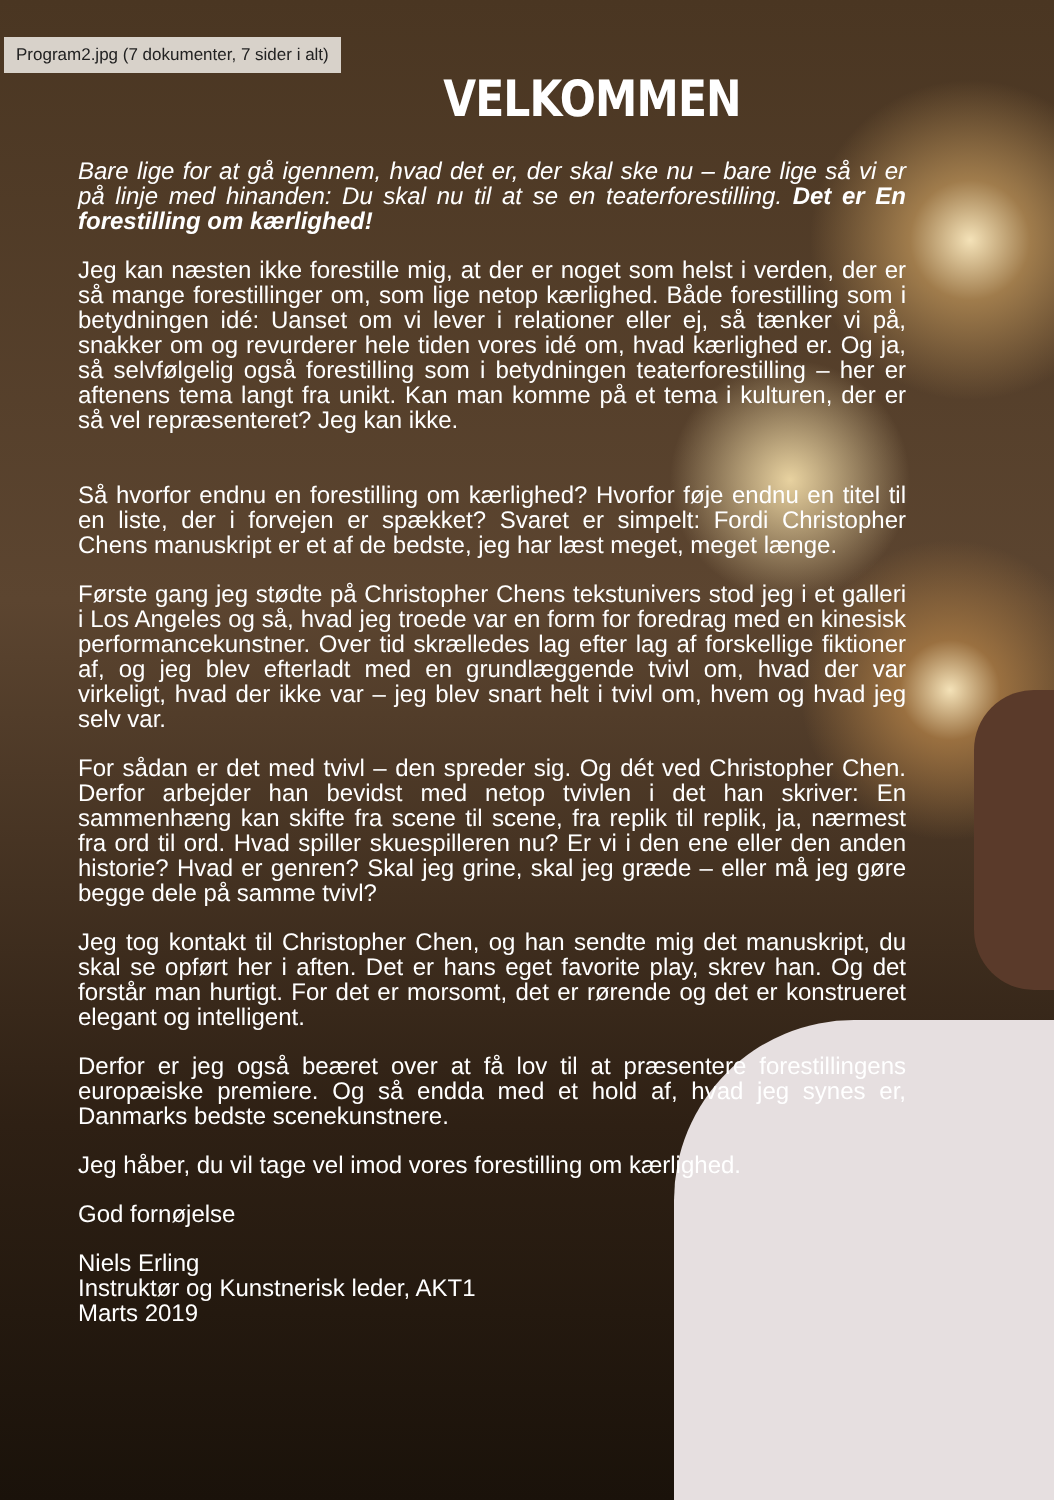Program2.jpg (7 dokumenter, 7 sider i alt)
VELKOMMEN
Bare lige for at gå igennem, hvad det er, der skal ske nu – bare lige så vi er på linje med hinanden: Du skal nu til at se en teaterforestilling. Det er En forestilling om kærlighed!
Jeg kan næsten ikke forestille mig, at der er noget som helst i verden, der er så mange forestillinger om, som lige netop kærlighed. Både forestilling som i betydningen idé: Uanset om vi lever i relationer eller ej, så tænker vi på, snakker om og revurderer hele tiden vores idé om, hvad kærlighed er. Og ja, så selvfølgelig også forestilling som i betydningen teaterforestilling – her er aftenens tema langt fra unikt. Kan man komme på et tema i kulturen, der er så vel repræsenteret? Jeg kan ikke.
Så hvorfor endnu en forestilling om kærlighed? Hvorfor føje endnu en titel til en liste, der i forvejen er spækket? Svaret er simpelt: Fordi Christopher Chens manuskript er et af de bedste, jeg har læst meget, meget længe.
Første gang jeg stødte på Christopher Chens tekstunivers stod jeg i et galleri i Los Angeles og så, hvad jeg troede var en form for foredrag med en kinesisk performancekunstner. Over tid skrælledes lag efter lag af forskellige fiktioner af, og jeg blev efterladt med en grundlæggende tvivl om, hvad der var virkeligt, hvad der ikke var – jeg blev snart helt i tvivl om, hvem og hvad jeg selv var.
For sådan er det med tvivl – den spreder sig. Og dét ved Christopher Chen. Derfor arbejder han bevidst med netop tvivlen i det han skriver: En sammenhæng kan skifte fra scene til scene, fra replik til replik, ja, nærmest fra ord til ord. Hvad spiller skuespilleren nu? Er vi i den ene eller den anden historie? Hvad er genren? Skal jeg grine, skal jeg græde – eller må jeg gøre begge dele på samme tvivl?
Jeg tog kontakt til Christopher Chen, og han sendte mig det manuskript, du skal se opført her i aften. Det er hans eget favorite play, skrev han. Og det forstår man hurtigt. For det er morsomt, det er rørende og det er konstrueret elegant og intelligent.
Derfor er jeg også beæret over at få lov til at præsentere forestillingens europæiske premiere. Og så endda med et hold af, hvad jeg synes er, Danmarks bedste scenekunstnere.
Jeg håber, du vil tage vel imod vores forestilling om kærlighed.
God fornøjelse
Niels Erling
Instruktør og Kunstnerisk leder, AKT1
Marts 2019